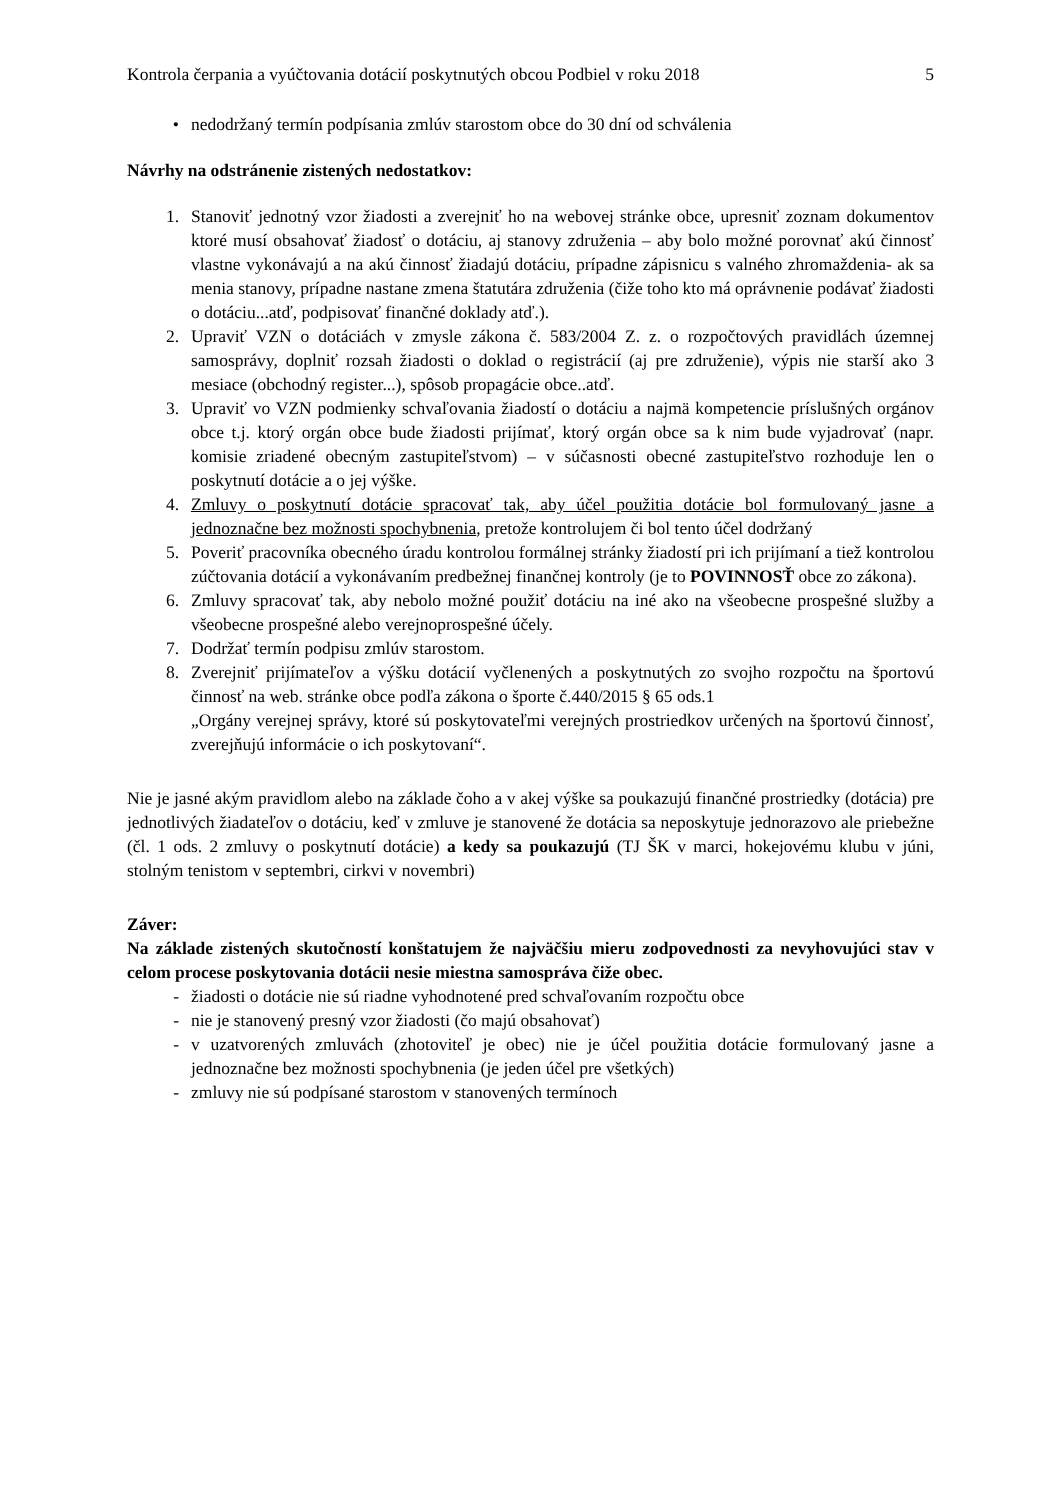Kontrola čerpania a vyúčtovania dotácií poskytnutých obcou Podbiel v roku 2018 5
• nedodržaný termín podpísania zmlúv starostom obce do 30 dní od schválenia
Návrhy na odstránenie zistených nedostatkov:
1. Stanoviť jednotný vzor žiadosti a zverejniť ho na webovej stránke obce, upresniť zoznam dokumentov ktoré musí obsahovať žiadosť o dotáciu, aj stanovy združenia – aby bolo možné porovnať akú činnosť vlastne vykonávajú a na akú činnosť žiadajú dotáciu, prípadne zápisnicu s valného zhromaždenia- ak sa menia stanovy, prípadne nastane zmena štatutára združenia (čiže toho kto má oprávnenie podávať žiadosti o dotáciu...atď, podpisovať finančné doklady atď.).
2. Upraviť VZN o dotáciách v zmysle zákona č. 583/2004 Z. z. o rozpočtových pravidlách územnej samosprávy, doplniť rozsah žiadosti o doklad o registrácií (aj pre združenie), výpis nie starší ako 3 mesiace (obchodný register...), spôsob propagácie obce..atď.
3. Upraviť vo VZN podmienky schvaľovania žiadostí o dotáciu a najmä kompetencie príslušných orgánov obce t.j. ktorý orgán obce bude žiadosti prijímať, ktorý orgán obce sa k nim bude vyjadrovať (napr. komisie zriadené obecným zastupiteľstvom) – v súčasnosti obecné zastupiteľstvo rozhoduje len o poskytnutí dotácie a o jej výške.
4. Zmluvy o poskytnutí dotácie spracovať tak, aby účel použitia dotácie bol formulovaný jasne a jednoznačne bez možnosti spochybnenia, pretože kontrolujem či bol tento účel dodržaný
5. Poveriť pracovníka obecného úradu kontrolou formálnej stránky žiadostí pri ich prijímaní a tiež kontrolou zúčtovania dotácií a vykonávaním predbežnej finančnej kontroly (je to POVINNOSŤ obce zo zákona).
6. Zmluvy spracovať tak, aby nebolo možné použiť dotáciu na iné ako na všeobecne prospešné služby a všeobecne prospešné alebo verejnoprospešné účely.
7. Dodržať termín podpisu zmlúv starostom.
8. Zverejniť prijímateľov a výšku dotácií vyčlenených a poskytnutých zo svojho rozpočtu na športovú činnosť na web. stránke obce podľa zákona o športe č.440/2015 § 65 ods.1
„Orgány verejnej správy, ktoré sú poskytovateľmi verejných prostriedkov určených na športovú činnosť, zverejňujú informácie o ich poskytovaní“.
Nie je jasné akým pravidlom alebo na základe čoho a v akej výške sa poukazujú finančné prostriedky (dotácia) pre jednotlivých žiadateľov o dotáciu, keď v zmluve je stanovené že dotácia sa neposkytuje jednorazovo ale priebežne (čl. 1 ods. 2 zmluvy o poskytnutí dotácie) a kedy sa poukazujú (TJ ŠK v marci, hokejovému klubu v júni, stolným tenistom v septembri, cirkvi v novembri)
Záver:
Na základe zistených skutočností konštatujem že najväčšiu mieru zodpovednosti za nevyhovujúci stav v celom procese poskytovania dotácii nesie miestna samospráva čiže obec.
- žiadosti o dotácie nie sú riadne vyhodnotené pred schvaľovaním rozpočtu obce
- nie je stanovený presný vzor žiadosti (čo majú obsahovať)
- v uzatvorených zmluvách (zhotoviteľ je obec) nie je účel použitia dotácie formulovaný jasne a jednoznačne bez možnosti spochybnenia (je jeden účel pre všetkých)
- zmluvy nie sú podpísané starostom v stanovených termínoch